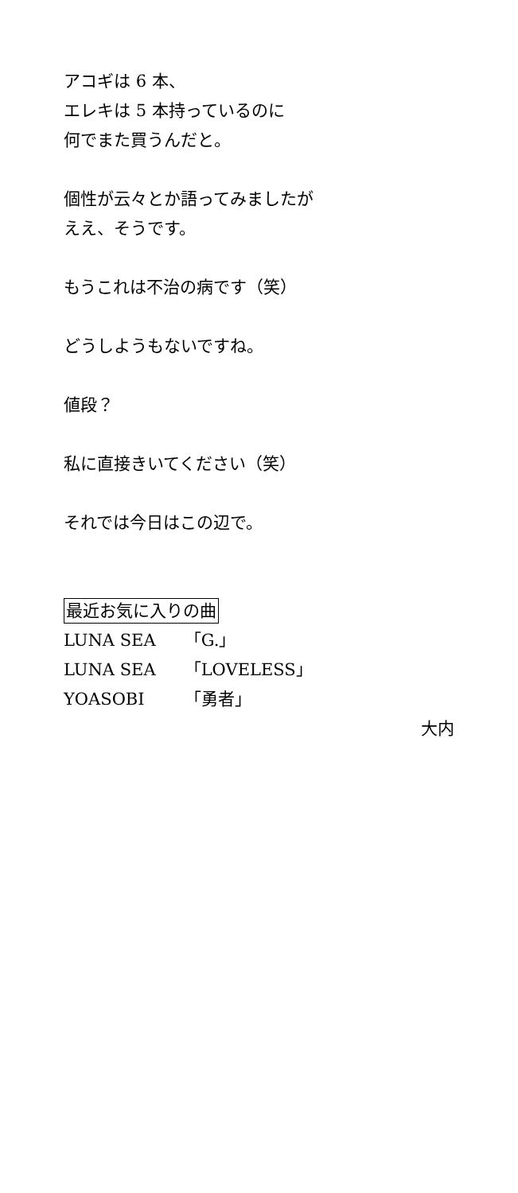アコギは 6 本、
エレキは 5 本持っているのに
何でまた買うんだと。
個性が云々とか語ってみましたが
ええ、そうです。
もうこれは不治の病です（笑）
どうしようもないですね。
値段？
私に直接きいてください（笑）
それでは今日はこの辺で。
最近お気に入りの曲
LUNA SEA 「G.」
LUNA SEA 「LOVELESS」
YOASOBI 「勇者」
大内